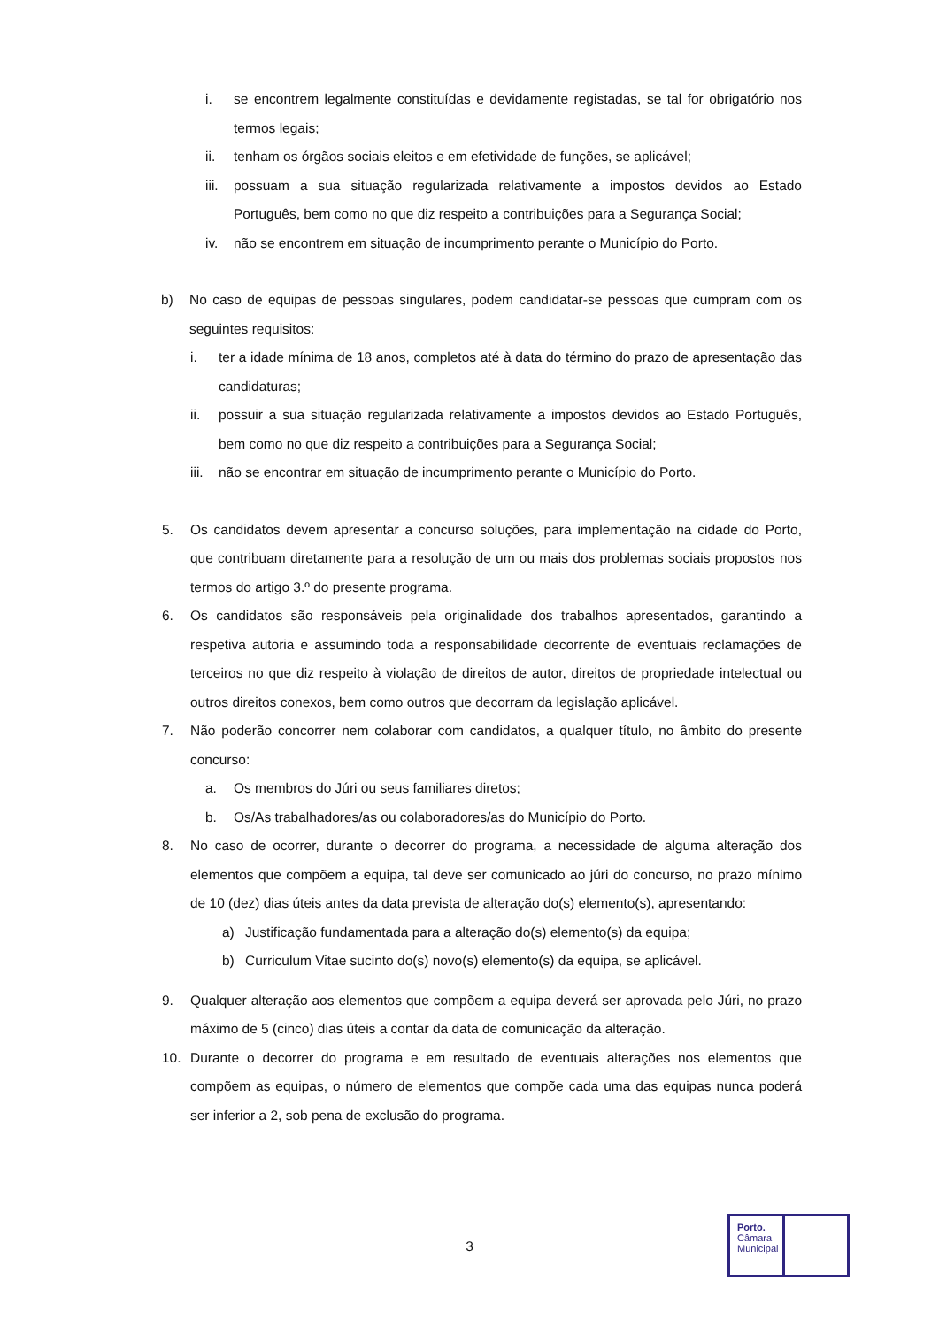i. se encontrem legalmente constituídas e devidamente registadas, se tal for obrigatório nos termos legais;
ii. tenham os órgãos sociais eleitos e em efetividade de funções, se aplicável;
iii. possuam a sua situação regularizada relativamente a impostos devidos ao Estado Português, bem como no que diz respeito a contribuições para a Segurança Social;
iv. não se encontrem em situação de incumprimento perante o Município do Porto.
b) No caso de equipas de pessoas singulares, podem candidatar-se pessoas que cumpram com os seguintes requisitos:
i. ter a idade mínima de 18 anos, completos até à data do término do prazo de apresentação das candidaturas;
ii. possuir a sua situação regularizada relativamente a impostos devidos ao Estado Português, bem como no que diz respeito a contribuições para a Segurança Social;
iii. não se encontrar em situação de incumprimento perante o Município do Porto.
5. Os candidatos devem apresentar a concurso soluções, para implementação na cidade do Porto, que contribuam diretamente para a resolução de um ou mais dos problemas sociais propostos nos termos do artigo 3.º do presente programa.
6. Os candidatos são responsáveis pela originalidade dos trabalhos apresentados, garantindo a respetiva autoria e assumindo toda a responsabilidade decorrente de eventuais reclamações de terceiros no que diz respeito à violação de direitos de autor, direitos de propriedade intelectual ou outros direitos conexos, bem como outros que decorram da legislação aplicável.
7. Não poderão concorrer nem colaborar com candidatos, a qualquer título, no âmbito do presente concurso:
a. Os membros do Júri ou seus familiares diretos;
b. Os/As trabalhadores/as ou colaboradores/as do Município do Porto.
8. No caso de ocorrer, durante o decorrer do programa, a necessidade de alguma alteração dos elementos que compõem a equipa, tal deve ser comunicado ao júri do concurso, no prazo mínimo de 10 (dez) dias úteis antes da data prevista de alteração do(s) elemento(s), apresentando:
a) Justificação fundamentada para a alteração do(s) elemento(s) da equipa;
b) Curriculum Vitae sucinto do(s) novo(s) elemento(s) da equipa, se aplicável.
9. Qualquer alteração aos elementos que compõem a equipa deverá ser aprovada pelo Júri, no prazo máximo de 5 (cinco) dias úteis a contar da data de comunicação da alteração.
10. Durante o decorrer do programa e em resultado de eventuais alterações nos elementos que compõem as equipas, o número de elementos que compõe cada uma das equipas nunca poderá ser inferior a 2, sob pena de exclusão do programa.
3
Porto.
Câmara
Municipal